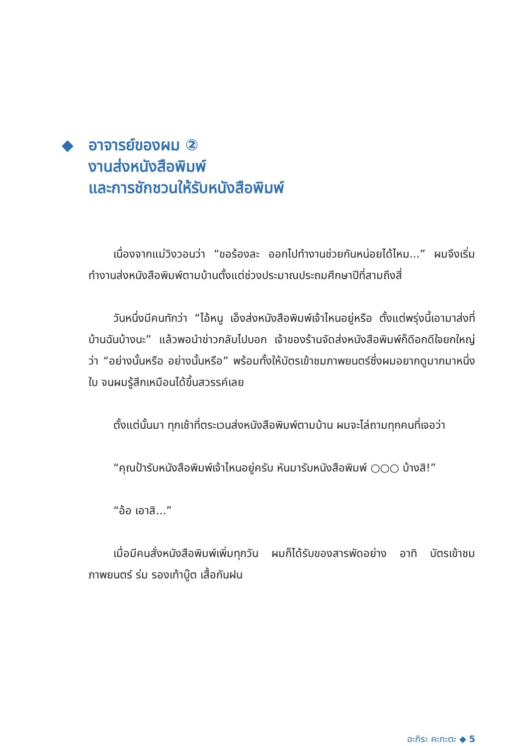◆ อาจารย์ของผม ②
งานส่งหนังสือพิมพ์
และการชักชวนให้รับหนังสือพิมพ์
เนื่องจากแม่วิงวอนว่า “ขอร้องละ ออกไปทำงานช่วยกันหน่อยได้ไหม...” ผมจึงเริ่มทำงานส่งหนังสือพิมพ์ตามบ้านตั้งแต่ช่วงประมาณประถมศึกษาปีที่สามถึงสี่
วันหนึ่งมีคนทักว่า “ไอ้หนู เอ็งส่งหนังสือพิมพ์เจ้าไหนอยู่หรือ ตั้งแต่พรุ่งนี้เอามาส่งที่บ้านฉันบ้างนะ” แล้วพอนำข่าวกลับไปบอก เจ้าของร้านจัดส่งหนังสือพิมพ์ก็ดีอกดีใจยกใหญ่ว่า “อย่างนั้นหรือ อย่างนั้นหรือ” พร้อมทั้งให้บัตรเข้าชมภาพยนตร์ซึ่งผมอยากดูมากมาหนึ่งใบ จนผมรู้สึกเหมือนได้ขึ้นสวรรค์เลย
ตั้งแต่นั้นมา ทุกเช้าที่ตระเวนส่งหนังสือพิมพ์ตามบ้าน ผมจะไล่ถามทุกคนที่เจอว่า
“คุณป้ารับหนังสือพิมพ์เจ้าไหนอยู่ครับ หันมารับหนังสือพิมพ์ ○○○ บ้างสิ!”
“อ้อ เอาสิ...”
เมื่อมีคนสั่งหนังสือพิมพ์เพิ่มทุกวัน ผมก็ได้รับของสารพัดอย่าง อาทิ บัตรเข้าชมภาพยนตร์ ร่ม รองเท้าบู๊ต เสื้อกันฝน
อะกิระ คะกะตะ ◆ 5